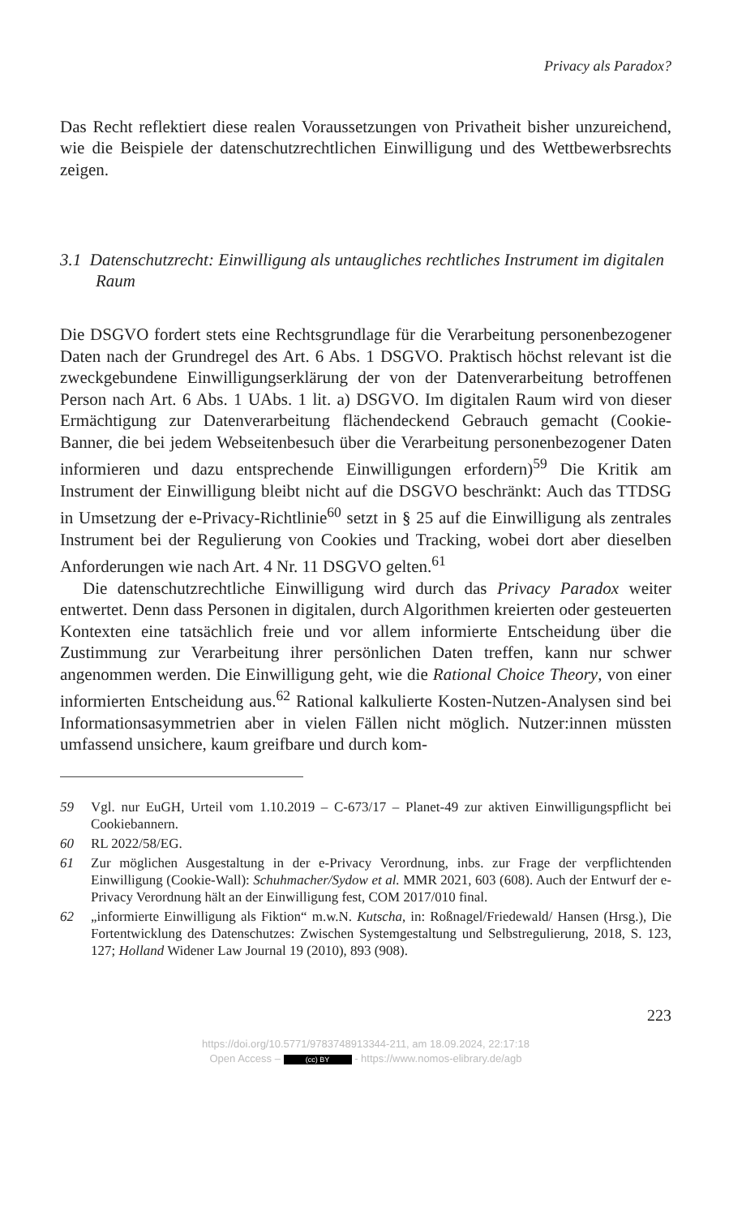Privacy als Paradox?
Das Recht reflektiert diese realen Voraussetzungen von Privatheit bisher unzureichend, wie die Beispiele der datenschutzrechtlichen Einwilligung und des Wettbewerbsrechts zeigen.
3.1 Datenschutzrecht: Einwilligung als untaugliches rechtliches Instrument im digitalen Raum
Die DSGVO fordert stets eine Rechtsgrundlage für die Verarbeitung personenbezogener Daten nach der Grundregel des Art. 6 Abs. 1 DSGVO. Praktisch höchst relevant ist die zweckgebundene Einwilligungserklärung der von der Datenverarbeitung betroffenen Person nach Art. 6 Abs. 1 UAbs. 1 lit. a) DSGVO. Im digitalen Raum wird von dieser Ermächtigung zur Datenverarbeitung flächendeckend Gebrauch gemacht (Cookie-Banner, die bei jedem Webseitenbesuch über die Verarbeitung personenbezogener Daten informieren und dazu entsprechende Einwilligungen erfordern)<sup>59</sup> Die Kritik am Instrument der Einwilligung bleibt nicht auf die DSGVO beschränkt: Auch das TTDSG in Umsetzung der e-Privacy-Richtlinie<sup>60</sup> setzt in § 25 auf die Einwilligung als zentrales Instrument bei der Regulierung von Cookies und Tracking, wobei dort aber dieselben Anforderungen wie nach Art. 4 Nr. 11 DSGVO gelten.<sup>61</sup>
Die datenschutzrechtliche Einwilligung wird durch das Privacy Paradox weiter entwertet. Denn dass Personen in digitalen, durch Algorithmen kreierten oder gesteuerten Kontexten eine tatsächlich freie und vor allem informierte Entscheidung über die Zustimmung zur Verarbeitung ihrer persönlichen Daten treffen, kann nur schwer angenommen werden. Die Einwilligung geht, wie die Rational Choice Theory, von einer informierten Entscheidung aus.<sup>62</sup> Rational kalkulierte Kosten-Nutzen-Analysen sind bei Informationsasymmetrien aber in vielen Fällen nicht möglich. Nutzer:innen müssten umfassend unsichere, kaum greifbare und durch kom-
59 Vgl. nur EuGH, Urteil vom 1.10.2019 – C-673/17 – Planet-49 zur aktiven Einwilligungspflicht bei Cookiebannern.
60 RL 2022/58/EG.
61 Zur möglichen Ausgestaltung in der e-Privacy Verordnung, inbs. zur Frage der verpflichtenden Einwilligung (Cookie-Wall): Schuhmacher/Sydow et al. MMR 2021, 603 (608). Auch der Entwurf der e-Privacy Verordnung hält an der Einwilligung fest, COM 2017/010 final.
62 „informierte Einwilligung als Fiktion“ m.w.N. Kutscha, in: Roßnagel/Friedewald/ Hansen (Hrsg.), Die Fortentwicklung des Datenschutzes: Zwischen Systemgestaltung und Selbstregulierung, 2018, S. 123, 127; Holland Widener Law Journal 19 (2010), 893 (908).
223
https://doi.org/10.5771/9783748913344-211, am 18.09.2024, 22:17:18
Open Access – (cc) BY - https://www.nomos-elibrary.de/agb